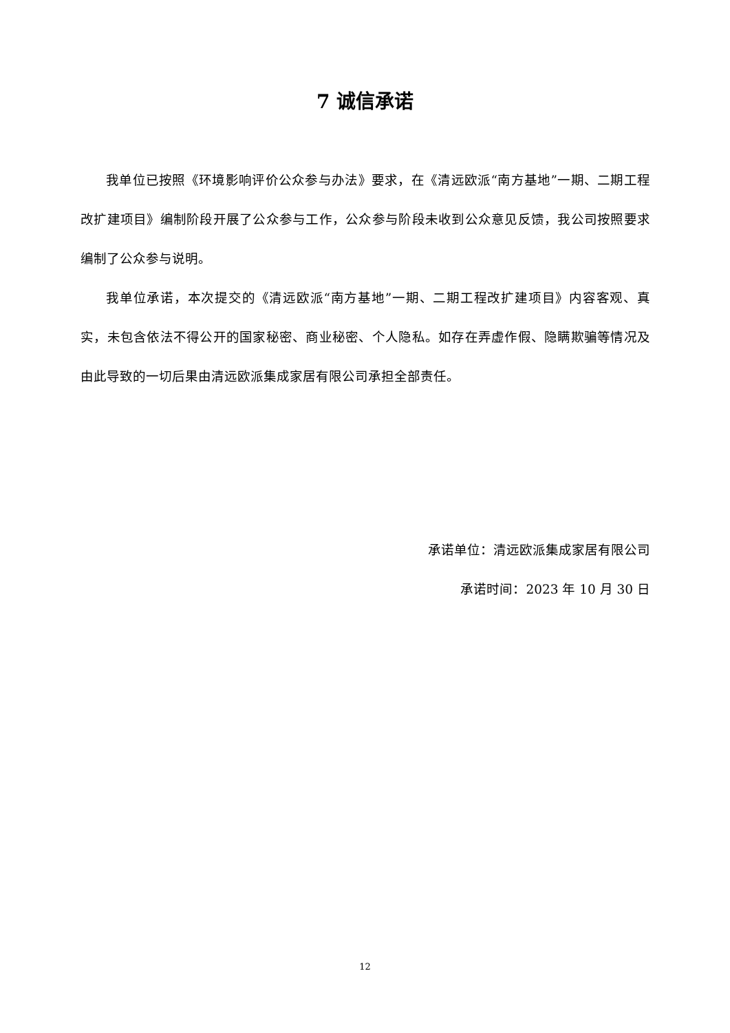7 诚信承诺
我单位已按照《环境影响评价公众参与办法》要求，在《清远欧派“南方基地”一期、二期工程改扩建项目》编制阶段开展了公众参与工作，公众参与阶段未收到公众意见反馈，我公司按照要求编制了公众参与说明。
我单位承诺，本次提交的《清远欧派“南方基地”一期、二期工程改扩建项目》内容客观、真实，未包含依法不得公开的国家秘密、商业秘密、个人隐私。如存在弄虚作假、隐瞒欺骗等情况及由此导致的一切后果由清远欧派集成家居有限公司承担全部责任。
承诺单位：清远欧派集成家居有限公司
承诺时间：2023 年 10 月 30 日
12